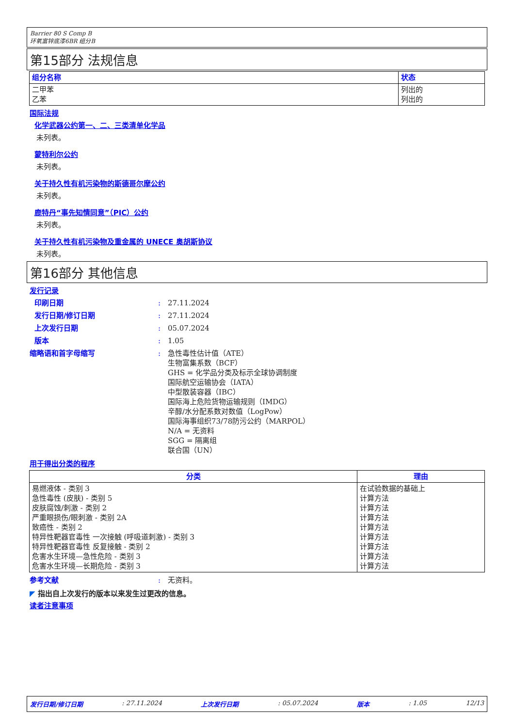Barrier 80 S Comp B
环氧富锌底漆6BR 组分B
第15部分 法规信息
| 组分名称 | 状态 |
| --- | --- |
| 二甲苯 乙苯 | 列出的 列出的 |
国际法规
化学武器公约第一、二、三类清单化学品
未列表。
蒙特利尔公约
未列表。
关于持久性有机污染物的斯德哥尔摩公约
未列表。
鹿特丹“事先知情同意”（PIC）公约
未列表。
关于持久性有机污染物及重金属的 UNECE 奥胡斯协议
未列表。
第16部分 其他信息
发行记录
印刷日期: 27.11.2024
发行日期/修订日期: 27.11.2024
上次发行日期: 05.07.2024
版本: 1.05
缩略语和首字母缩写: 急性毒性估计值（ATE）
生物富集系数（BCF）
GHS = 化学品分类及标示全球协调制度
国际航空运输协会（IATA）
中型散装容器（IBC）
国际海上危险货物运输规则（IMDG）
辛醇/水分配系数对数值（LogPow）
国际海事组织73/78防污公约（MARPOL）
N/A = 无资料
SGG = 隔离组
联合国（UN）
用于得出分类的程序
| 分类 | 理由 |
| --- | --- |
| 易燃液体 - 类别 3 急性毒性 (皮肤) - 类别 5 皮肤腐蚀/刺激 - 类别 2 严重眼损伤/眼刺激 - 类别 2A 致癌性 - 类别 2 特异性靶器官毒性 一次接触 (呼吸道刺激) - 类别 3 特异性靶器官毒性 反复接触 - 类别 2 危害水生环境—急性危险 - 类别 3 危害水生环境—长期危险 - 类别 3 | 在试验数据的基础上 计算方法 计算方法 计算方法 计算方法 计算方法 计算方法 计算方法 计算方法 |
参考文献: 无资料。
◤ 指出自上次发行的版本以来发生过更改的信息。
读者注意事项
发行日期/修订日期: 27.11.2024 上次发行日期: 05.07.2024 版本: 1.05 12/13